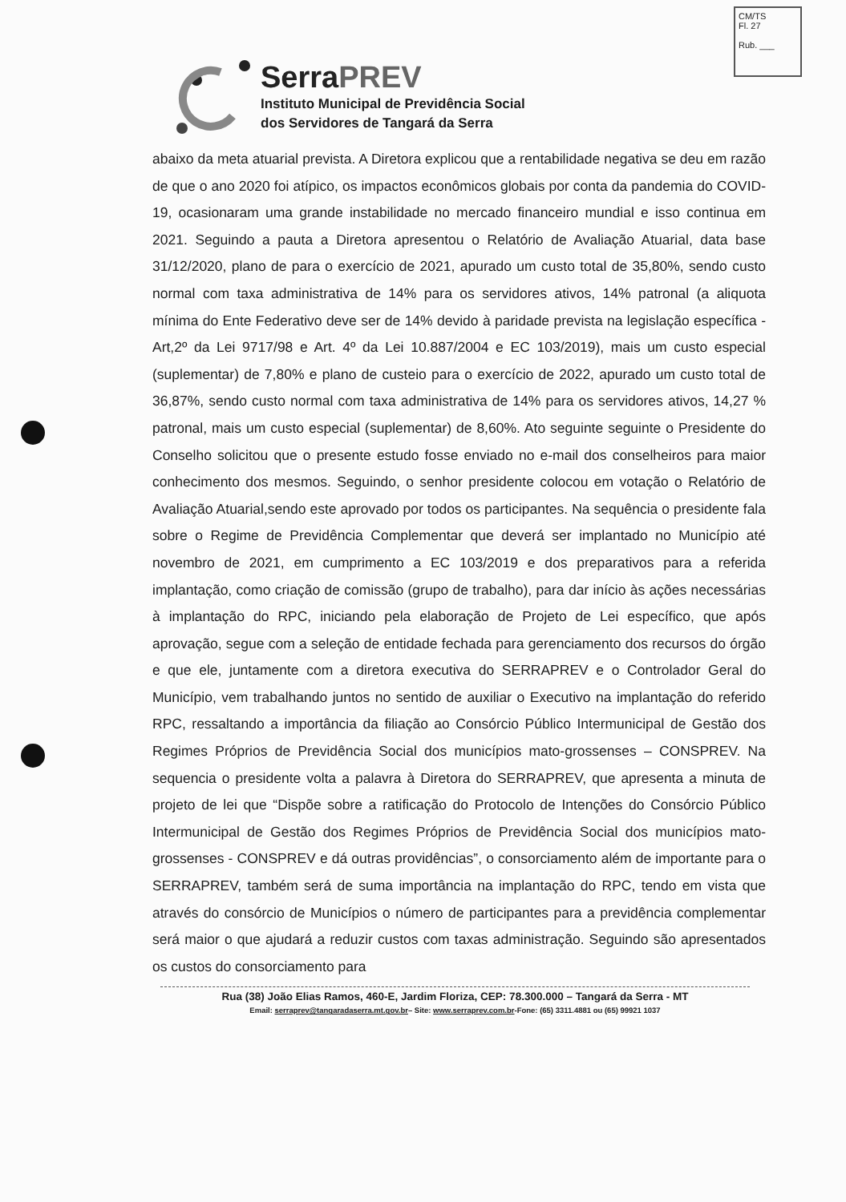CM/TS
Fl. 27
Rub. ___
SerraPREV
Instituto Municipal de Previdência Social
dos Servidores de Tangará da Serra
abaixo da meta atuarial prevista. A Diretora explicou que a rentabilidade negativa se deu em razão de que o ano 2020 foi atípico, os impactos econômicos globais por conta da pandemia do COVID-19, ocasionaram uma grande instabilidade no mercado financeiro mundial e isso continua em 2021. Seguindo a pauta a Diretora apresentou o Relatório de Avaliação Atuarial, data base 31/12/2020, plano de para o exercício de 2021, apurado um custo total de 35,80%, sendo custo normal com taxa administrativa de 14% para os servidores ativos, 14% patronal (a aliquota mínima do Ente Federativo deve ser de 14% devido à paridade prevista na legislação específica - Art,2º da Lei 9717/98 e Art. 4º da Lei 10.887/2004 e EC 103/2019), mais um custo especial (suplementar) de 7,80% e plano de custeio para o exercício de 2022, apurado um custo total de 36,87%, sendo custo normal com taxa administrativa de 14% para os servidores ativos, 14,27 % patronal, mais um custo especial (suplementar) de 8,60%. Ato seguinte seguinte o Presidente do Conselho solicitou que o presente estudo fosse enviado no e-mail dos conselheiros para maior conhecimento dos mesmos. Seguindo, o senhor presidente colocou em votação o Relatório de Avaliação Atuarial,sendo este aprovado por todos os participantes. Na sequência o presidente fala sobre o Regime de Previdência Complementar que deverá ser implantado no Município até novembro de 2021, em cumprimento a EC 103/2019 e dos preparativos para a referida implantação, como criação de comissão (grupo de trabalho), para dar início às ações necessárias à implantação do RPC, iniciando pela elaboração de Projeto de Lei específico, que após aprovação, segue com a seleção de entidade fechada para gerenciamento dos recursos do órgão e que ele, juntamente com a diretora executiva do SERRAPREV e o Controlador Geral do Município, vem trabalhando juntos no sentido de auxiliar o Executivo na implantação do referido RPC, ressaltando a importância da filiação ao Consórcio Público Intermunicipal de Gestão dos Regimes Próprios de Previdência Social dos municípios mato-grossenses – CONSPREV. Na sequencia o presidente volta a palavra à Diretora do SERRAPREV, que apresenta a minuta de projeto de lei que “Dispõe sobre a ratificação do Protocolo de Intenções do Consórcio Público Intermunicipal de Gestão dos Regimes Próprios de Previdência Social dos municípios mato-grossenses - CONSPREV e dá outras providências”, o consorciamento além de importante para o SERRAPREV, também será de suma importância na implantação do RPC, tendo em vista que através do consórcio de Municípios o número de participantes para a previdência complementar será maior o que ajudará a reduzir custos com taxas administração. Seguindo são apresentados os custos do consorciamento para
Rua (38) João Elias Ramos, 460-E, Jardim Floriza, CEP: 78.300.000 – Tangará da Serra - MT
Email: serraprev@tangaradaserra.mt.gov.br– Site: www.serraprev.com.br-Fone: (65) 3311.4881 ou (65) 99921 1037